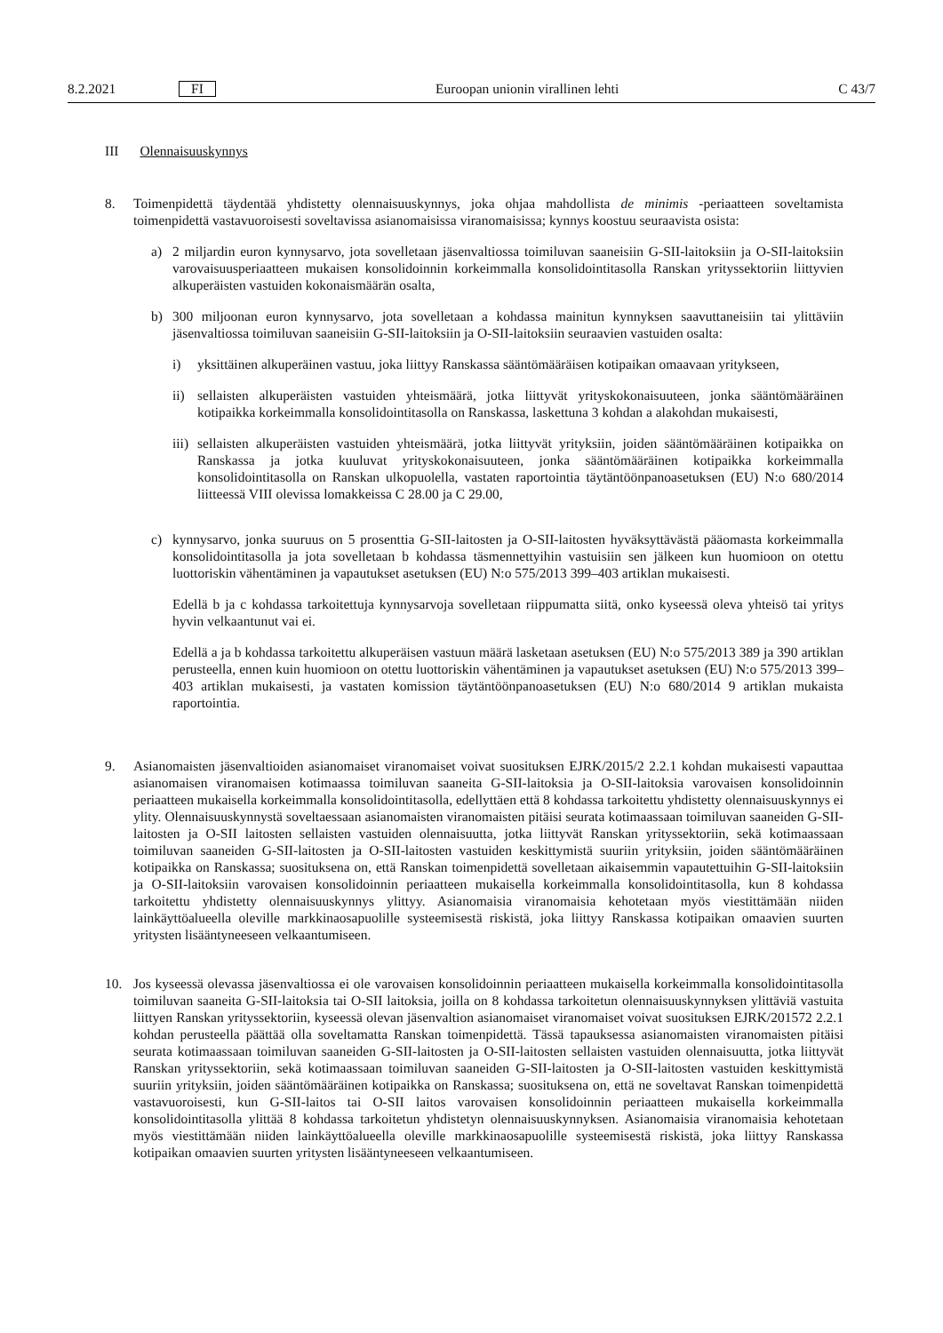8.2.2021 FI Euroopan unionin virallinen lehti C 43/7
III Olennaisuuskynnys
8. Toimenpidettä täydentää yhdistetty olennaisuuskynnys, joka ohjaa mahdollista de minimis -periaatteen soveltamista toimenpidettä vastavuoroisesti soveltavissa asianomaisissa viranomaisissa; kynnys koostuu seuraavista osista:
a) 2 miljardin euron kynnysarvo, jota sovelletaan jäsenvaltiossa toimiluvan saaneisiin G-SII-laitoksiin ja O-SII-laitoksiin varovaisuusperiaatteen mukaisen konsolidoinnin korkeimmalla konsolidointitasolla Ranskan yrityssektoriin liittyvien alkuperäisten vastuiden kokonaismäärän osalta,
b) 300 miljoonan euron kynnysarvo, jota sovelletaan a kohdassa mainitun kynnyksen saavuttaneisiin tai ylittäviin jäsenvaltiossa toimiluvan saaneisiin G-SII-laitoksiin ja O-SII-laitoksiin seuraavien vastuiden osalta:
i) yksittäinen alkuperäinen vastuu, joka liittyy Ranskassa sääntömääräisen kotipaikan omaavaan yritykseen,
ii) sellaisten alkuperäisten vastuiden yhteismäärä, jotka liittyvät yrityskokonaisuuteen, jonka sääntömääräinen kotipaikka korkeimmalla konsolidointitasolla on Ranskassa, laskettuna 3 kohdan a alakohdan mukaisesti,
iii) sellaisten alkuperäisten vastuiden yhteismäärä, jotka liittyvät yrityksiin, joiden sääntömääräinen kotipaikka on Ranskassa ja jotka kuuluvat yrityskokonaisuuteen, jonka sääntömääräinen kotipaikka korkeimmalla konsolidointitasolla on Ranskan ulkopuolella, vastaten raportointia täytäntöönpanoasetuksen (EU) N:o 680/2014 liitteessä VIII olevissa lomakkeissa C 28.00 ja C 29.00,
c) kynnysarvo, jonka suuruus on 5 prosenttia G-SII-laitosten ja O-SII-laitosten hyväksyttävästä pääomasta korkeimmalla konsolidointitasolla ja jota sovelletaan b kohdassa täsmennettyihin vastuisiin sen jälkeen kun huomioon on otettu luottoriskin vähentäminen ja vapautukset asetuksen (EU) N:o 575/2013 399–403 artiklan mukaisesti.
Edellä b ja c kohdassa tarkoitettuja kynnysarvoja sovelletaan riippumatta siitä, onko kyseessä oleva yhteisö tai yritys hyvin velkaantunut vai ei.
Edellä a ja b kohdassa tarkoitettu alkuperäisen vastuun määrä lasketaan asetuksen (EU) N:o 575/2013 389 ja 390 artiklan perusteella, ennen kuin huomioon on otettu luottoriskin vähentäminen ja vapautukset asetuksen (EU) N:o 575/2013 399–403 artiklan mukaisesti, ja vastaten komission täytäntöönpanoasetuksen (EU) N:o 680/2014 9 artiklan mukaista raportointia.
9. Asianomaisten jäsenvaltioiden asianomaiset viranomaiset voivat suosituksen EJRK/2015/2 2.2.1 kohdan mukaisesti vapauttaa asianomaisen viranomaisen kotimaassa toimiluvan saaneita G-SII-laitoksia ja O-SII-laitoksia varovaisen konsolidoinnin periaatteen mukaisella korkeimmalla konsolidointitasolla, edellyttäen että 8 kohdassa tarkoitettu yhdistetty olennaisuuskynnys ei ylity. Olennaisuuskynnystä soveltaessaan asianomaisten viranomaisten pitäisi seurata kotimaassaan toimiluvan saaneiden G-SII-laitosten ja O-SII laitosten sellaisten vastuiden olennaisuutta, jotka liittyvät Ranskan yrityssektoriin, sekä kotimaassaan toimiluvan saaneiden G-SII-laitosten ja O-SII-laitosten vastuiden keskittymistä suuriin yrityksiin, joiden sääntömääräinen kotipaikka on Ranskassa; suosituksena on, että Ranskan toimenpidettä sovelletaan aikaisemmin vapautettuihin G-SII-laitoksiin ja O-SII-laitoksiin varovaisen konsolidoinnin periaatteen mukaisella korkeimmalla konsolidointitasolla, kun 8 kohdassa tarkoitettu yhdistetty olennaisuuskynnys ylittyy. Asianomaisia viranomaisia kehotetaan myös viestittämään niiden lainkäyttöalueella oleville markkinaosapuolille systeemisestä riskistä, joka liittyy Ranskassa kotipaikan omaavien suurten yritysten lisääntyneeseen velkaantumiseen.
10. Jos kyseessä olevassa jäsenvaltiossa ei ole varovaisen konsolidoinnin periaatteen mukaisella korkeimmalla konsolidointitasolla toimiluvan saaneita G-SII-laitoksia tai O-SII laitoksia, joilla on 8 kohdassa tarkoitetun olennaisuuskynnyksen ylittäviä vastuita liittyen Ranskan yrityssektoriin, kyseessä olevan jäsenvaltion asianomaiset viranomaiset voivat suosituksen EJRK/201572 2.2.1 kohdan perusteella päättää olla soveltamatta Ranskan toimenpidettä. Tässä tapauksessa asianomaisten viranomaisten pitäisi seurata kotimaassaan toimiluvan saaneiden G-SII-laitosten ja O-SII-laitosten sellaisten vastuiden olennaisuutta, jotka liittyvät Ranskan yrityssektoriin, sekä kotimaassaan toimiluvan saaneiden G-SII-laitosten ja O-SII-laitosten vastuiden keskittymistä suuriin yrityksiin, joiden sääntömääräinen kotipaikka on Ranskassa; suosituksena on, että ne soveltavat Ranskan toimenpidettä vastavuoroisesti, kun G-SII-laitos tai O-SII laitos varovaisen konsolidoinnin periaatteen mukaisella korkeimmalla konsolidointitasolla ylittää 8 kohdassa tarkoitetun yhdistetyn olennaisuuskynnyksen. Asianomaisia viranomaisia kehotetaan myös viestittämään niiden lainkäyttöalueella oleville markkinaosapuolille systeemisestä riskistä, joka liittyy Ranskassa kotipaikan omaavien suurten yritysten lisääntyneeseen velkaantumiseen.